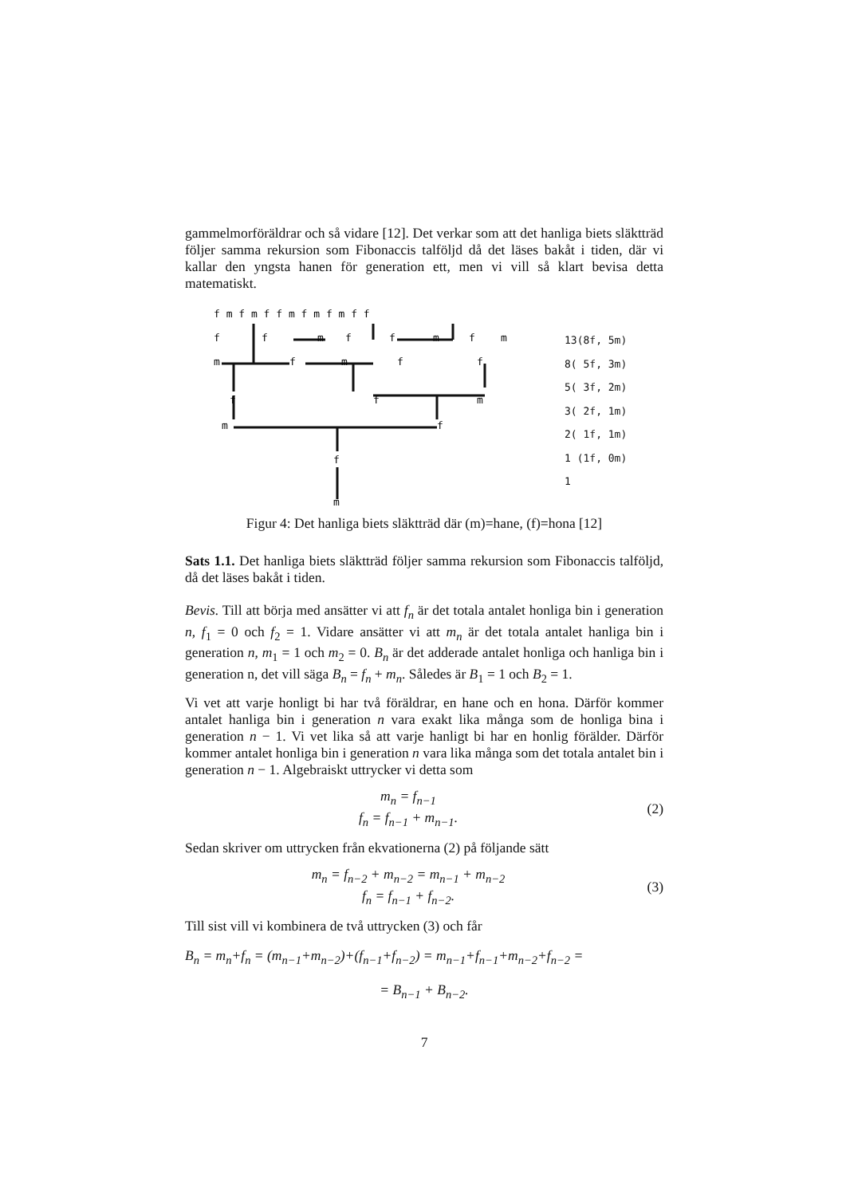gammelmorföräldrar och så vidare [12]. Det verkar som att det hanliga biets släktträd följer samma rekursion som Fibonaccis talföljd då det läses bakåt i tiden, där vi kallar den yngsta hanen för generation ett, men vi vill så klart bevisa detta matematiskt.
m
f
m
f
f
f
m
m
f
m
f
f
f
f
m
f
f
m
f
m
f m f m f f m f m f m f f
13(8f, 5m)
8( 5f, 3m)
5( 3f, 2m)
3( 2f, 1m)
2( 1f, 1m)
1 (1f, 0m)
1
Figur 4: Det hanliga biets släktträd där (m)=hane, (f)=hona [12]
Sats 1.1. Det hanliga biets släktträd följer samma rekursion som Fibonaccis talföljd, då det läses bakåt i tiden.
Bevis. Till att börja med ansätter vi att f<sub>n</sub> är det totala antalet honliga bin i generation n, f<sub>1</sub> = 0 och f<sub>2</sub> = 1. Vidare ansätter vi att m<sub>n</sub> är det totala antalet hanliga bin i generation n, m<sub>1</sub> = 1 och m<sub>2</sub> = 0. B<sub>n</sub> är det adderade antalet honliga och hanliga bin i generation n, det vill säga B<sub>n</sub> = f<sub>n</sub> + m<sub>n</sub>. Således är B<sub>1</sub> = 1 och B<sub>2</sub> = 1.
Vi vet att varje honligt bi har två föräldrar, en hane och en hona. Därför kommer antalet hanliga bin i generation n vara exakt lika många som de honliga bina i generation n − 1. Vi vet lika så att varje hanligt bi har en honlig förälder. Därför kommer antalet honliga bin i generation n vara lika många som det totala antalet bin i generation n − 1. Algebraiskt uttrycker vi detta som
m<sub>n</sub> = f<sub>n−1</sub>
f<sub>n</sub> = f<sub>n−1</sub> + m<sub>n−1</sub>.
(2)
Sedan skriver om uttrycken från ekvationerna (2) på följande sätt
m<sub>n</sub> = f<sub>n−2</sub> + m<sub>n−2</sub> = m<sub>n−1</sub> + m<sub>n−2</sub>
f<sub>n</sub> = f<sub>n−1</sub> + f<sub>n−2</sub>.
(3)
Till sist vill vi kombinera de två uttrycken (3) och får
B<sub>n</sub> = m<sub>n</sub>+f<sub>n</sub> = (m<sub>n−1</sub>+m<sub>n−2</sub>)+(f<sub>n−1</sub>+f<sub>n−2</sub>) = m<sub>n−1</sub>+f<sub>n−1</sub>+m<sub>n−2</sub>+f<sub>n−2</sub> =
= B<sub>n−1</sub> + B<sub>n−2</sub>.
7